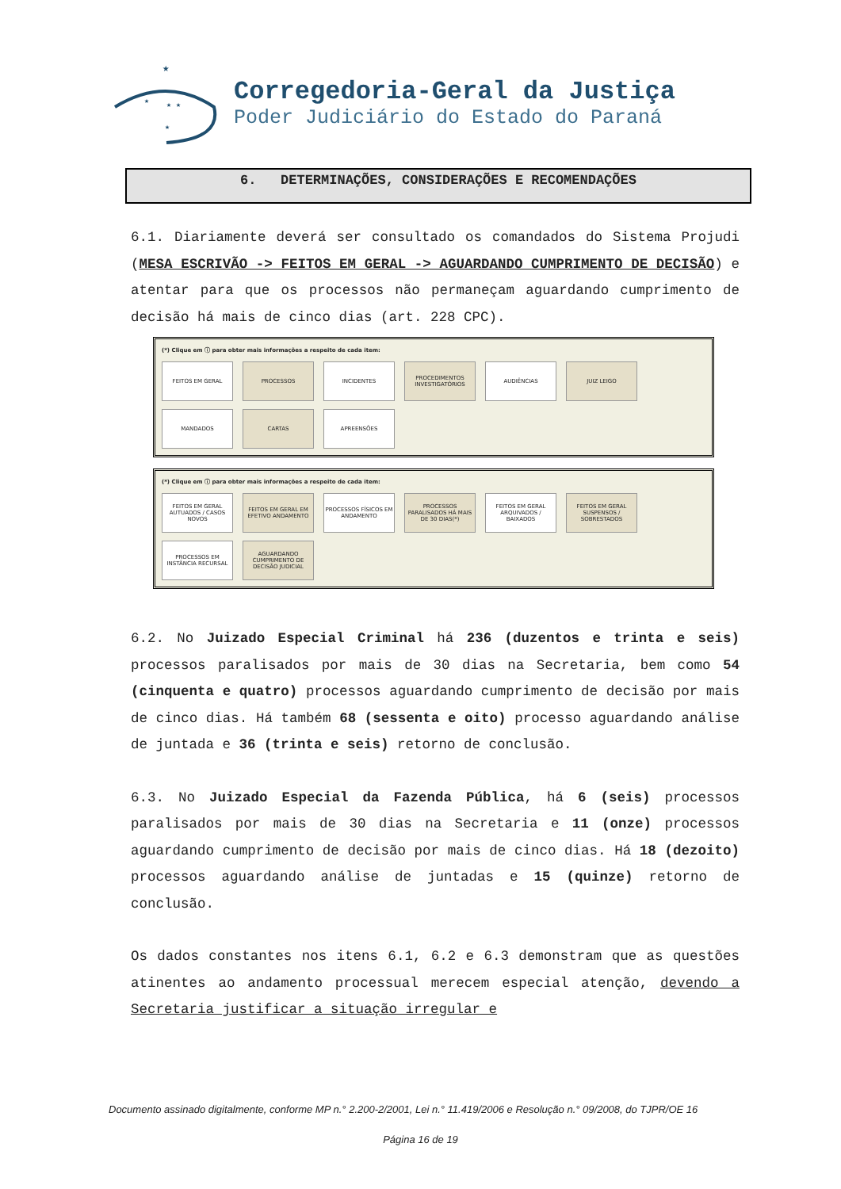★
★
★ ★
★
Corregedoria-Geral da Justiça
Poder Judiciário do Estado do Paraná
6. DETERMINAÇÕES, CONSIDERAÇÕES E RECOMENDAÇÕES
6.1. Diariamente deverá ser consultado os comandados do Sistema Projudi (MESA ESCRIVÃO -> FEITOS EM GERAL -> AGUARDANDO CUMPRIMENTO DE DECISÃO) e atentar para que os processos não permaneçam aguardando cumprimento de decisão há mais de cinco dias (art. 228 CPC).
(*) Clique em ⓘ para obter mais informações a respeito de cada item:
FEITOS EM GERAL
PROCESSOS
INCIDENTES
PROCEDIMENTOS INVESTIGATÓRIOS
AUDIÊNCIAS
JUIZ LEIGO
MANDADOS
CARTAS
APREENSÕES
(*) Clique em ⓘ para obter mais informações a respeito de cada item:
FEITOS EM GERAL AUTUADOS / CASOS NOVOS
FEITOS EM GERAL EM EFETIVO ANDAMENTO
PROCESSOS FÍSICOS EM ANDAMENTO
PROCESSOS PARALISADOS HÁ MAIS DE 30 DIAS(*)
FEITOS EM GERAL ARQUIVADOS / BAIXADOS
FEITOS EM GERAL SUSPENSOS / SOBRESTADOS
PROCESSOS EM INSTÂNCIA RECURSAL
AGUARDANDO CUMPRIMENTO DE DECISÃO JUDICIAL
6.2. No Juizado Especial Criminal há 236 (duzentos e trinta e seis) processos paralisados por mais de 30 dias na Secretaria, bem como 54 (cinquenta e quatro) processos aguardando cumprimento de decisão por mais de cinco dias. Há também 68 (sessenta e oito) processo aguardando análise de juntada e 36 (trinta e seis) retorno de conclusão.
6.3. No Juizado Especial da Fazenda Pública, há 6 (seis) processos paralisados por mais de 30 dias na Secretaria e 11 (onze) processos aguardando cumprimento de decisão por mais de cinco dias. Há 18 (dezoito) processos aguardando análise de juntadas e 15 (quinze) retorno de conclusão.
Os dados constantes nos itens 6.1, 6.2 e 6.3 demonstram que as questões atinentes ao andamento processual merecem especial atenção, devendo a Secretaria justificar a situação irregular e
Documento assinado digitalmente, conforme MP n.° 2.200-2/2001, Lei n.° 11.419/2006 e Resolução n.° 09/2008, do TJPR/OE 16
Página 16 de 19